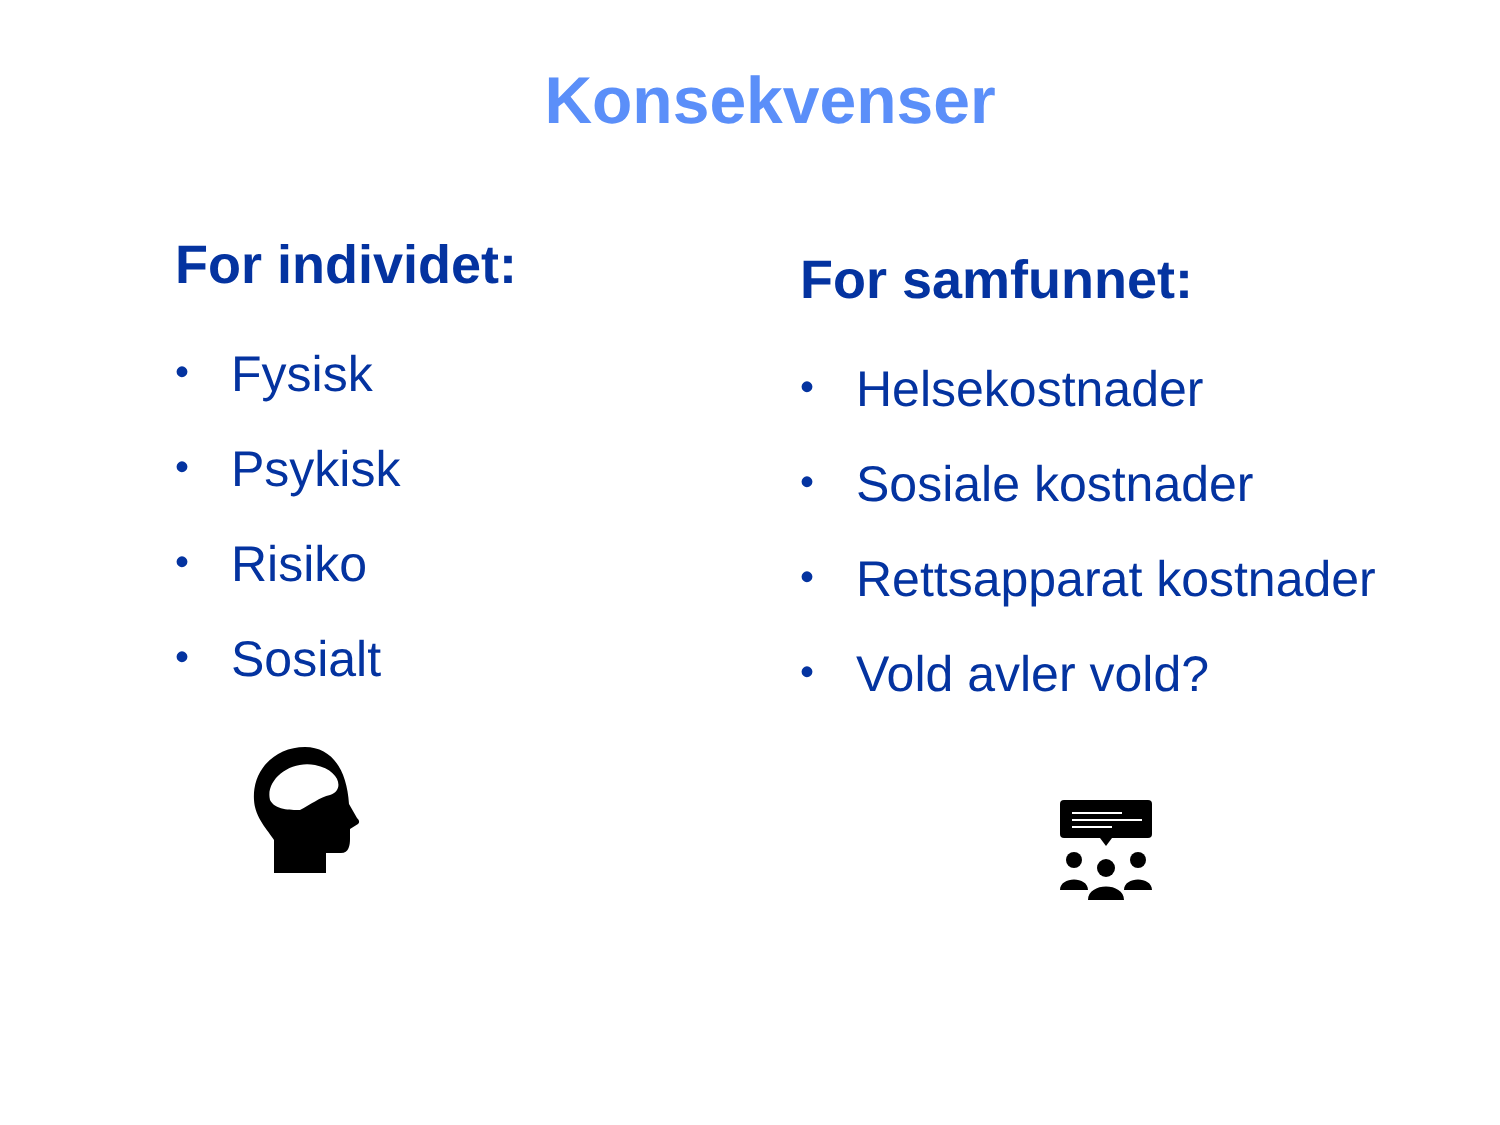Konsekvenser
For individet:
• Fysisk
• Psykisk
• Risiko
• Sosialt
For samfunnet:
• Helsekostnader
• Sosiale kostnader
• Rettsapparat kostnader
• Vold avler vold?